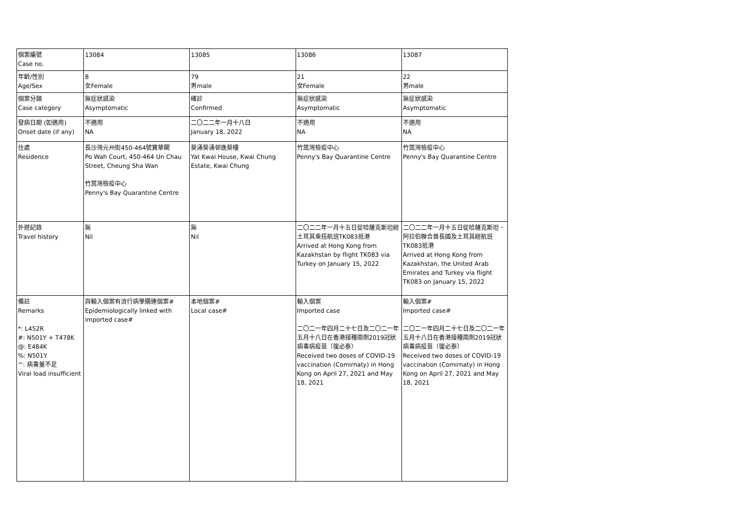| 個案編號 Case no. | 13084 | 13085 | 13086 | 13087 |
| 年齡/性別 Age/Sex | 8 女Female | 79 男male | 21 女Female | 22 男male |
| 個案分類 Case category | 無症狀感染 Asymptomatic | 確診 Confirmed | 無症狀感染 Asymptomatic | 無症狀感染 Asymptomatic |
| 發病日期 (如適用) Onset date (if any) | 不適用 NA | 二〇二二年一月十八日 January 18, 2022 | 不適用 NA | 不適用 NA |
| 住處 Residence | 長沙灣元州街450-464號寶華閣 Po Wah Court, 450-464 Un Chau Street, Cheung Sha Wan 竹篙灣檢疫中心 Penny's Bay Quarantine Centre | 葵涌葵涌邨逸葵樓 Yat Kwai House, Kwai Chung Estate, Kwai Chung | 竹篙灣檢疫中心 Penny's Bay Quarantine Centre | 竹篙灣檢疫中心 Penny's Bay Quarantine Centre |
| 外遊記錄 Travel history | 無 Nil | 無 Nil | 二〇二二年一月十五日從哈薩克斯坦經土耳其乘搭航班TK083抵港 Arrived at Hong Kong from Kazakhstan by flight TK083 via Turkey on January 15, 2022 | 二〇二二年一月十五日從哈薩克斯坦、阿拉伯聯合酋長國及土耳其經航班TK083抵港 Arrived at Hong Kong from Kazakhstan, the United Arab Emirates and Turkey via flight TK083 on January 15, 2022 |
| 備註 Remarks *: L452R #: N501Y + T478K @: E484K %: N501Y ^: 病毒量不足 Viral load insufficient | 與輸入個案有流行病學關連個案# Epidemiologically linked with imported case# | 本地個案# Local case# | 輸入個案 Imported case 二〇二一年四月二十七日及二〇二一年五月十八日在香港接種兩劑2019冠狀病毒病疫苗（復必泰） Received two doses of COVID-19 vaccination (Comirnaty) in Hong Kong on April 27, 2021 and May 18, 2021 | 輸入個案# Imported case# 二〇二一年四月二十七日及二〇二一年五月十八日在香港接種兩劑2019冠狀病毒病疫苗（復必泰） Received two doses of COVID-19 vaccination (Comirnaty) in Hong Kong on April 27, 2021 and May 18, 2021 |